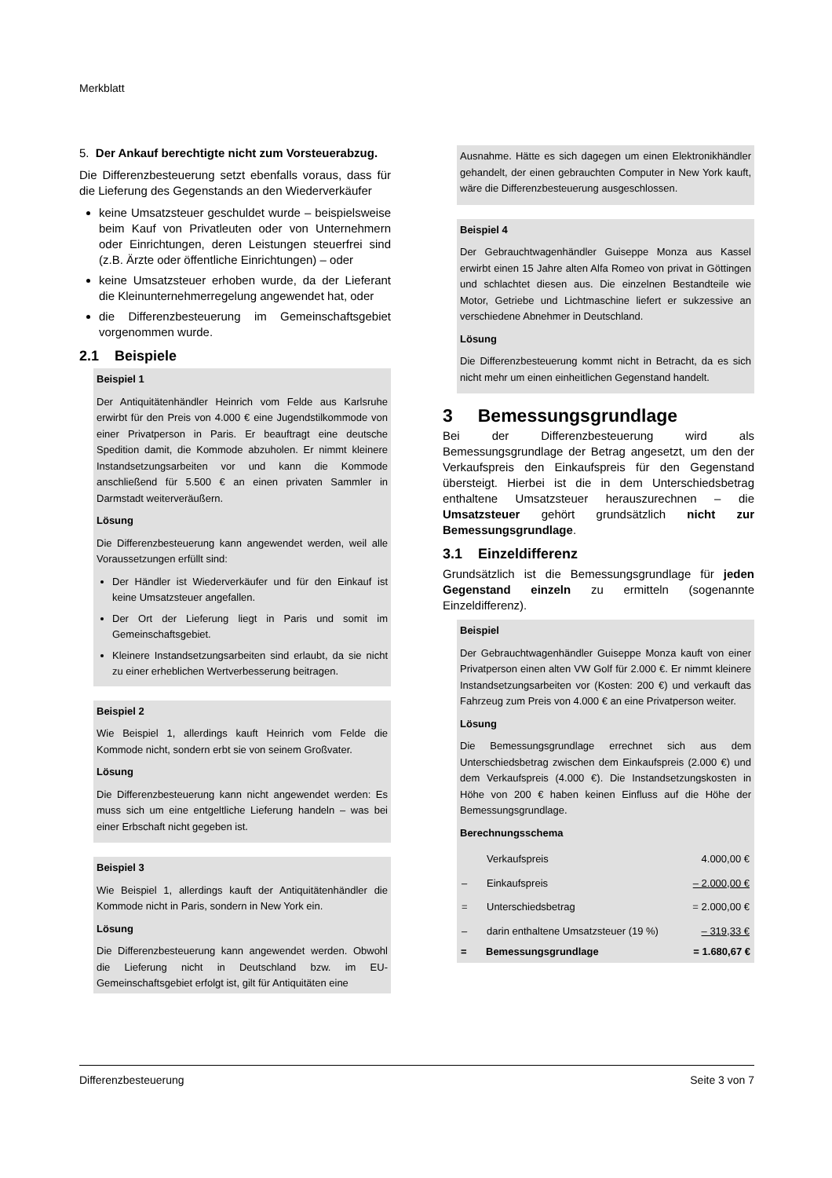Merkblatt
5. Der Ankauf berechtigte nicht zum Vorsteuerabzug.
Die Differenzbesteuerung setzt ebenfalls voraus, dass für die Lieferung des Gegenstands an den Wiederverkäufer
keine Umsatzsteuer geschuldet wurde – beispielsweise beim Kauf von Privatleuten oder von Unternehmern oder Einrichtungen, deren Leistungen steuerfrei sind (z.B. Ärzte oder öffentliche Einrichtungen) – oder
keine Umsatzsteuer erhoben wurde, da der Lieferant die Kleinunternehmerregelung angewendet hat, oder
die Differenzbesteuerung im Gemeinschaftsgebiet vorgenommen wurde.
2.1 Beispiele
Beispiel 1
Der Antiquitätenhändler Heinrich vom Felde aus Karlsruhe erwirbt für den Preis von 4.000 € eine Jugendstilkommode von einer Privatperson in Paris. Er beauftragt eine deutsche Spedition damit, die Kommode abzuholen. Er nimmt kleinere Instandsetzungsarbeiten vor und kann die Kommode anschließend für 5.500 € an einen privaten Sammler in Darmstadt weiterveräußern.
Lösung
Die Differenzbesteuerung kann angewendet werden, weil alle Voraussetzungen erfüllt sind:
Der Händler ist Wiederverkäufer und für den Einkauf ist keine Umsatzsteuer angefallen.
Der Ort der Lieferung liegt in Paris und somit im Gemeinschaftsgebiet.
Kleinere Instandsetzungsarbeiten sind erlaubt, da sie nicht zu einer erheblichen Wertverbesserung beitragen.
Beispiel 2
Wie Beispiel 1, allerdings kauft Heinrich vom Felde die Kommode nicht, sondern erbt sie von seinem Großvater.
Lösung
Die Differenzbesteuerung kann nicht angewendet werden: Es muss sich um eine entgeltliche Lieferung handeln – was bei einer Erbschaft nicht gegeben ist.
Beispiel 3
Wie Beispiel 1, allerdings kauft der Antiquitätenhändler die Kommode nicht in Paris, sondern in New York ein.
Lösung
Die Differenzbesteuerung kann angewendet werden. Obwohl die Lieferung nicht in Deutschland bzw. im EU-Gemeinschaftsgebiet erfolgt ist, gilt für Antiquitäten eine
Ausnahme. Hätte es sich dagegen um einen Elektronikhändler gehandelt, der einen gebrauchten Computer in New York kauft, wäre die Differenzbesteuerung ausgeschlossen.
Beispiel 4
Der Gebrauchtwagenhändler Guiseppe Monza aus Kassel erwirbt einen 15 Jahre alten Alfa Romeo von privat in Göttingen und schlachtet diesen aus. Die einzelnen Bestandteile wie Motor, Getriebe und Lichtmaschine liefert er sukzessive an verschiedene Abnehmer in Deutschland.
Lösung
Die Differenzbesteuerung kommt nicht in Betracht, da es sich nicht mehr um einen einheitlichen Gegenstand handelt.
3 Bemessungsgrundlage
Bei der Differenzbesteuerung wird als Bemessungsgrundlage der Betrag angesetzt, um den der Verkaufspreis den Einkaufspreis für den Gegenstand übersteigt. Hierbei ist die in dem Unterschiedsbetrag enthaltene Umsatzsteuer herauszurechnen – die Umsatzsteuer gehört grundsätzlich nicht zur Bemessungsgrundlage.
3.1 Einzeldifferenz
Grundsätzlich ist die Bemessungsgrundlage für jeden Gegenstand einzeln zu ermitteln (sogenannte Einzeldifferenz).
Beispiel
Der Gebrauchtwagenhändler Guiseppe Monza kauft von einer Privatperson einen alten VW Golf für 2.000 €. Er nimmt kleinere Instandsetzungsarbeiten vor (Kosten: 200 €) und verkauft das Fahrzeug zum Preis von 4.000 € an eine Privatperson weiter.
Lösung
Die Bemessungsgrundlage errechnet sich aus dem Unterschiedsbetrag zwischen dem Einkaufspreis (2.000 €) und dem Verkaufspreis (4.000 €). Die Instandsetzungskosten in Höhe von 200 € haben keinen Einfluss auf die Höhe der Bemessungsgrundlage.
Berechnungsschema
| | Verkaufspreis | 4.000,00 € |
| – | Einkaufspreis | – 2.000,00 € |
| = | Unterschiedsbetrag | = 2.000,00 € |
| – | darin enthaltene Umsatzsteuer (19 %) | – 319,33 € |
| = | Bemessungsgrundlage | = 1.680,67 € |
Differenzbesteuerung Seite 3 von 7